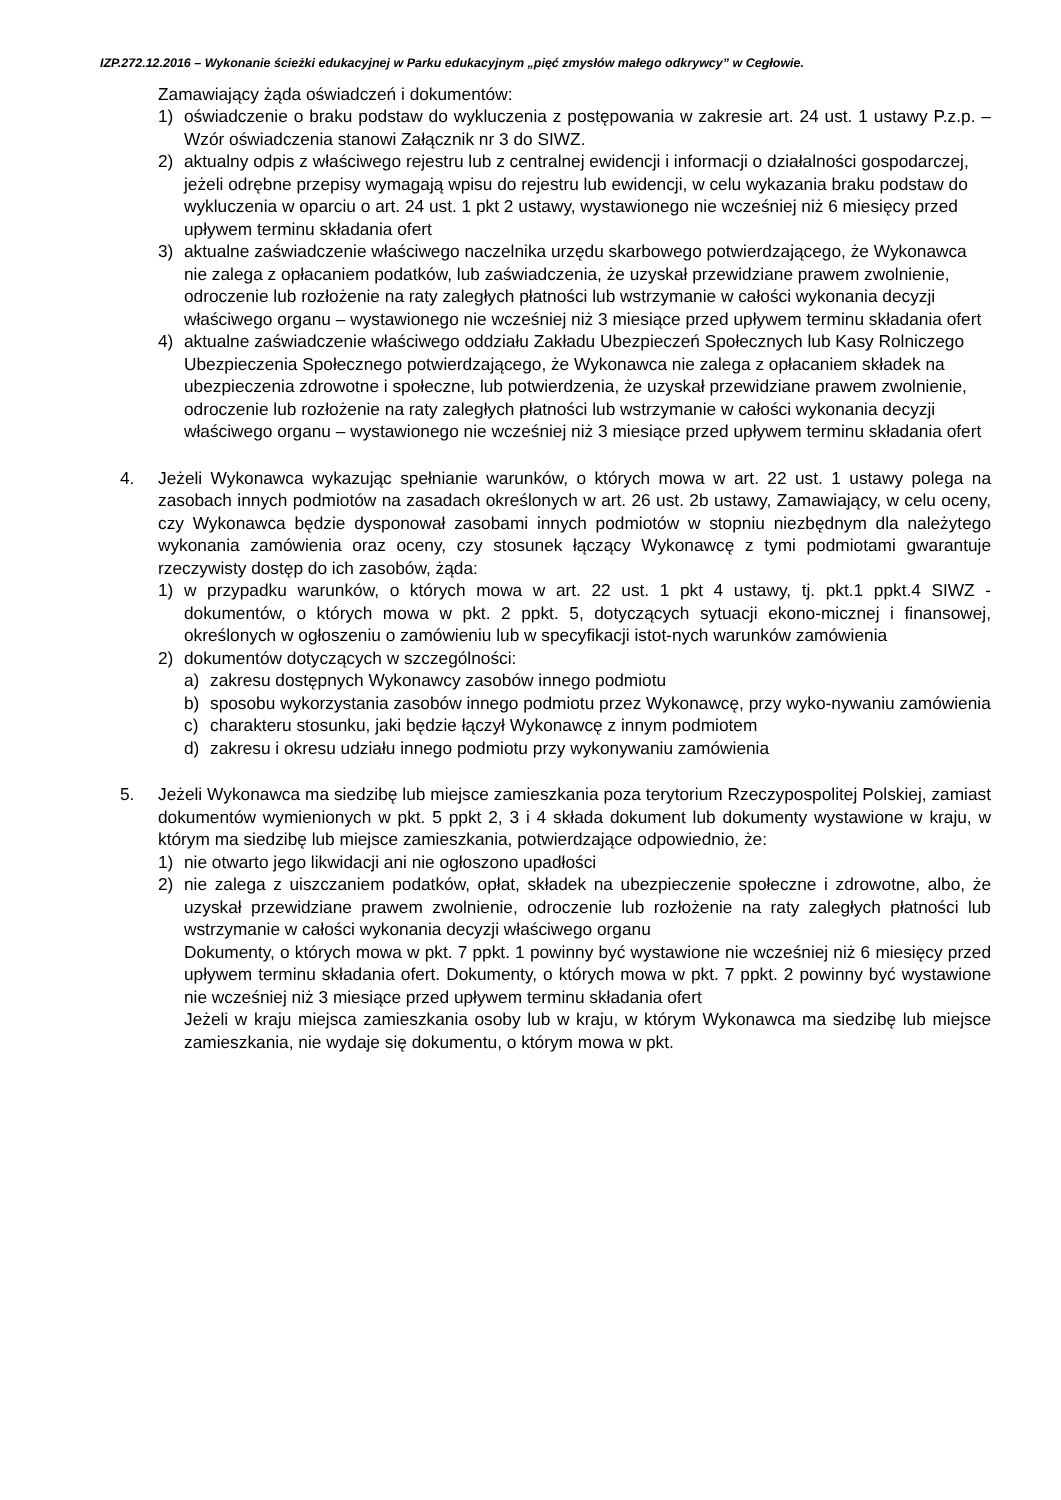IZP.272.12.2016 – Wykonanie ścieżki edukacyjnej w Parku edukacyjnym „pięć zmysłów małego odkrywcy” w Cegłowie.
Zamawiający żąda oświadczeń i dokumentów:
1) oświadczenie o braku podstaw do wykluczenia z postępowania w zakresie art. 24 ust. 1 ustawy P.z.p. – Wzór oświadczenia stanowi Załącznik nr 3 do SIWZ.
2) aktualny odpis z właściwego rejestru lub z centralnej ewidencji i informacji o działalności gospodarczej, jeżeli odrębne przepisy wymagają wpisu do rejestru lub ewidencji, w celu wykazania braku podstaw do wykluczenia w oparciu o art. 24 ust. 1 pkt 2 ustawy, wystawionego nie wcześniej niż 6 miesięcy przed upływem terminu składania ofert
3) aktualne zaświadczenie właściwego naczelnika urzędu skarbowego potwierdzającego, że Wykonawca nie zalega z opłacaniem podatków, lub zaświadczenia, że uzyskał przewidziane prawem zwolnienie, odroczenie lub rozłożenie na raty zaległych płatności lub wstrzymanie w całości wykonania decyzji właściwego organu – wystawionego nie wcześniej niż 3 miesiące przed upływem terminu składania ofert
4) aktualne zaświadczenie właściwego oddziału Zakładu Ubezpieczeń Społecznych lub Kasy Rolniczego Ubezpieczenia Społecznego potwierdzającego, że Wykonawca nie zalega z opłacaniem składek na ubezpieczenia zdrowotne i społeczne, lub potwierdzenia, że uzyskał przewidziane prawem zwolnienie, odroczenie lub rozłożenie na raty zaległych płatności lub wstrzymanie w całości wykonania decyzji właściwego organu – wystawionego nie wcześniej niż 3 miesiące przed upływem terminu składania ofert
4. Jeżeli Wykonawca wykazując spełnianie warunków, o których mowa w art. 22 ust. 1 ustawy polega na zasobach innych podmiotów na zasadach określonych w art. 26 ust. 2b ustawy, Zamawiający, w celu oceny, czy Wykonawca będzie dysponował zasobami innych podmiotów w stopniu niezbędnym dla należytego wykonania zamówienia oraz oceny, czy stosunek łączący Wykonawcę z tymi podmiotami gwarantuje rzeczywisty dostęp do ich zasobów, żąda:
1) w przypadku warunków, o których mowa w art. 22 ust. 1 pkt 4 ustawy, tj. pkt.1 ppkt.4 SIWZ - dokumentów, o których mowa w pkt. 2 ppkt. 5, dotyczących sytuacji ekono-micznej i finansowej, określonych w ogłoszeniu o zamówieniu lub w specyfikacji istot-nych warunków zamówienia
2) dokumentów dotyczących w szczególności:
a) zakresu dostępnych Wykonawcy zasobów innego podmiotu
b) sposobu wykorzystania zasobów innego podmiotu przez Wykonawcę, przy wyko-nywaniu zamówienia
c) charakteru stosunku, jaki będzie łączył Wykonawcę z innym podmiotem
d) zakresu i okresu udziału innego podmiotu przy wykonywaniu zamówienia
5. Jeżeli Wykonawca ma siedzibę lub miejsce zamieszkania poza terytorium Rzeczypospolitej Polskiej, zamiast dokumentów wymienionych w pkt. 5 ppkt 2, 3 i 4 składa dokument lub dokumenty wystawione w kraju, w którym ma siedzibę lub miejsce zamieszkania, potwierdzające odpowiednio, że:
1) nie otwarto jego likwidacji ani nie ogłoszono upadłości
2) nie zalega z uiszczaniem podatków, opłat, składek na ubezpieczenie społeczne i zdrowotne, albo, że uzyskał przewidziane prawem zwolnienie, odroczenie lub rozłożenie na raty zaległych płatności lub wstrzymanie w całości wykonania decyzji właściwego organu
Dokumenty, o których mowa w pkt. 7 ppkt. 1 powinny być wystawione nie wcześniej niż 6 miesięcy przed upływem terminu składania ofert. Dokumenty, o których mowa w pkt. 7 ppkt. 2 powinny być wystawione nie wcześniej niż 3 miesiące przed upływem terminu składania ofert
Jeżeli w kraju miejsca zamieszkania osoby lub w kraju, w którym Wykonawca ma siedzibę lub miejsce zamieszkania, nie wydaje się dokumentu, o którym mowa w pkt.